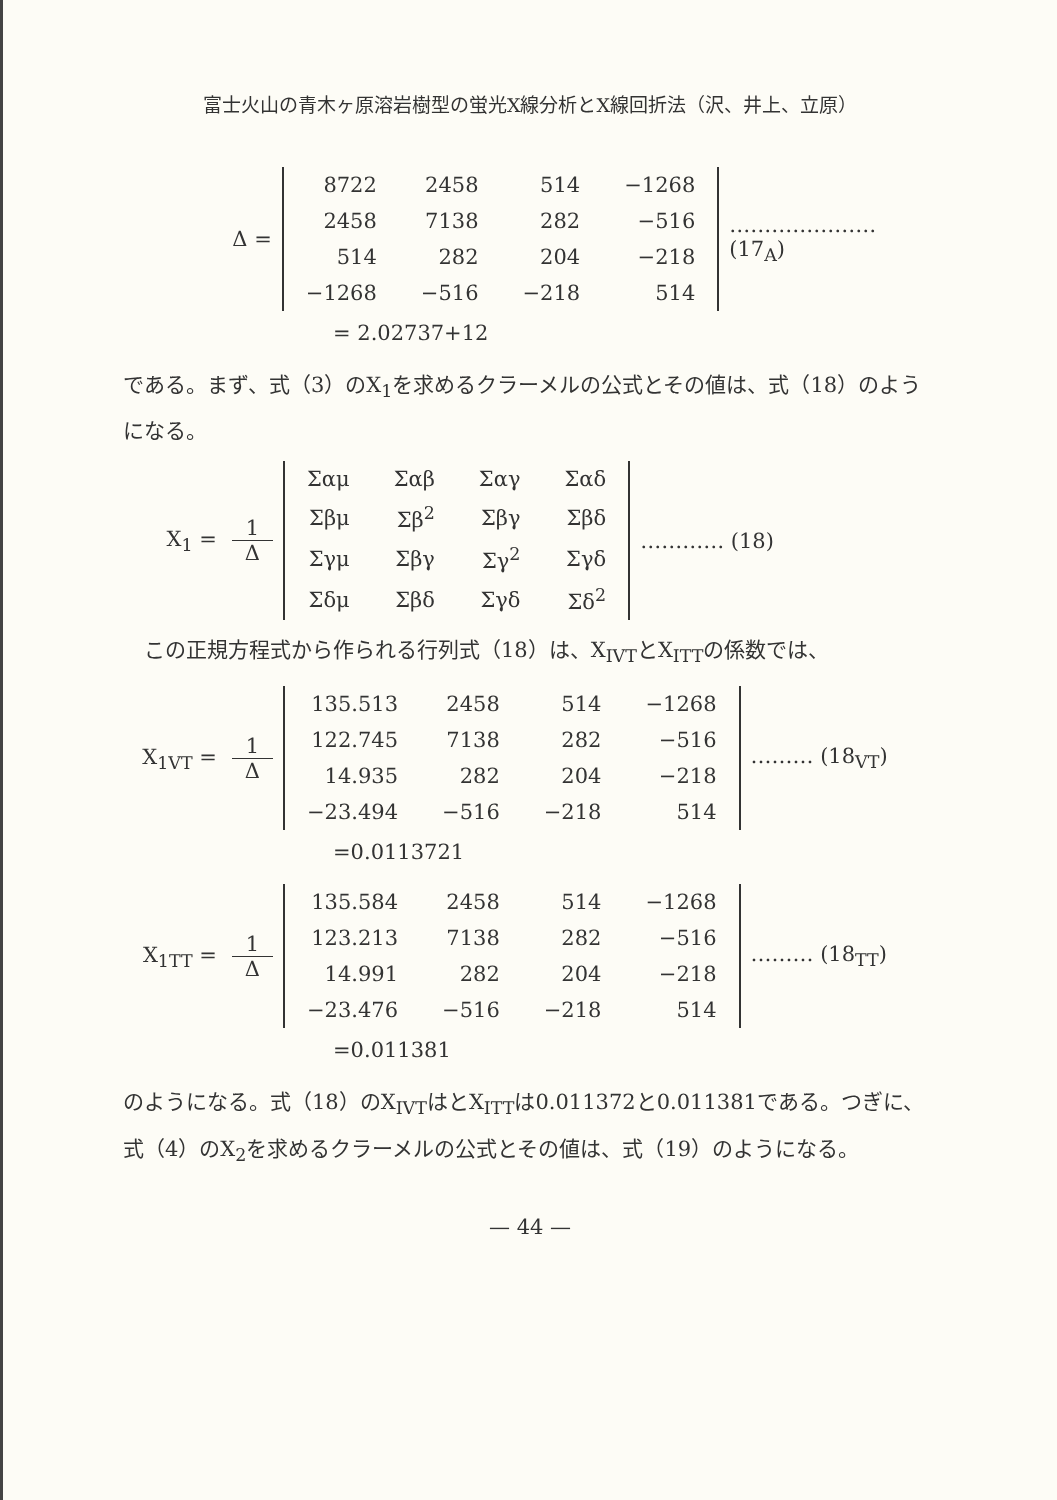富士火山の青木ヶ原溶岩樹型の蛍光X線分析とX線回折法（沢、井上、立原）
Δ =
| 8722 | 2458 | 514 | −1268 |
| 2458 | 7138 | 282 | −516 |
| 514 | 282 | 204 | −218 |
| −1268 | −516 | −218 | 514 |
………………… (17<sub>A</sub>)
= 2.02737+12
である。まず、式（3）のX<sub>1</sub>を求めるクラーメルの公式とその値は、式（18）のようになる。
X<sub>1</sub> = 1 Δ
| Σαμ | Σαβ | Σαγ | Σαδ |
| Σβμ | Σβ<sup>2</sup> | Σβγ | Σβδ |
| Σγμ | Σβγ | Σγ<sup>2</sup> | Σγδ |
| Σδμ | Σβδ | Σγδ | Σδ<sup>2</sup> |
………… (18)
　この正規方程式から作られる行列式（18）は、X<sub>IVT</sub>とX<sub>ITT</sub>の係数では、
X<sub>1VT</sub> = 1 Δ
| 135.513 | 2458 | 514 | −1268 |
| 122.745 | 7138 | 282 | −516 |
| 14.935 | 282 | 204 | −218 |
| −23.494 | −516 | −218 | 514 |
……… (18<sub>VT</sub>)
=0.0113721
X<sub>1TT</sub> = 1 Δ
| 135.584 | 2458 | 514 | −1268 |
| 123.213 | 7138 | 282 | −516 |
| 14.991 | 282 | 204 | −218 |
| −23.476 | −516 | −218 | 514 |
……… (18<sub>TT</sub>)
=0.011381
のようになる。式（18）のX<sub>IVT</sub>はとX<sub>ITT</sub>は0.011372と0.011381である。つぎに、式（4）のX<sub>2</sub>を求めるクラーメルの公式とその値は、式（19）のようになる。
— 44 —